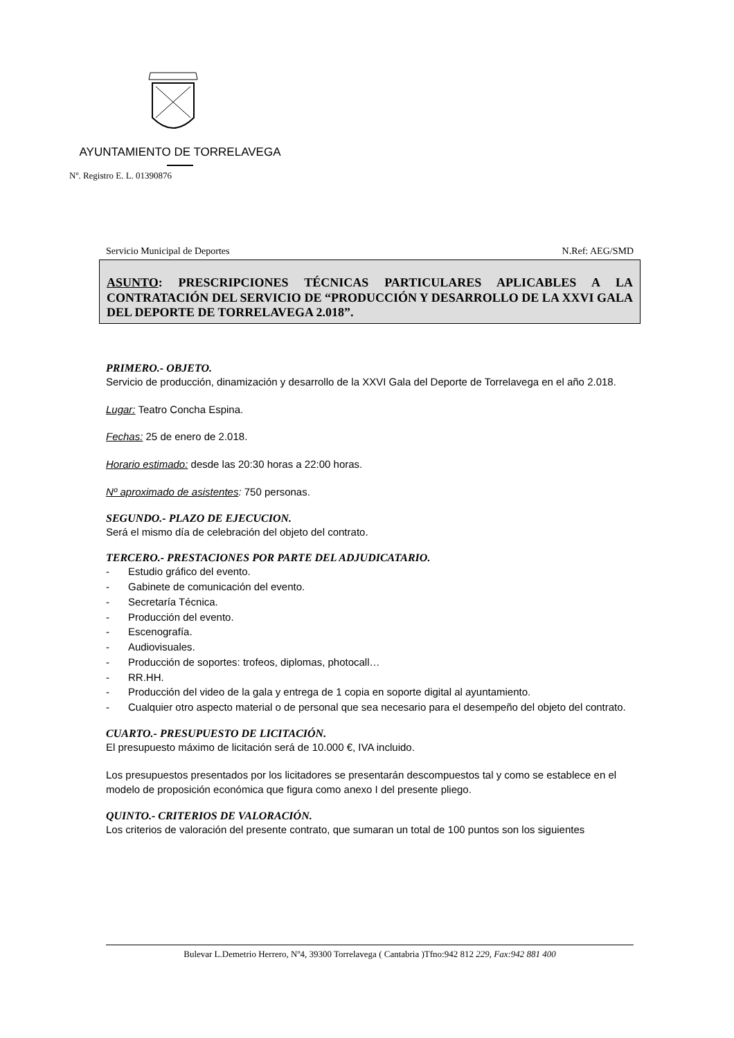AYUNTAMIENTO DE TORRELAVEGA
Nº. Registro E. L. 01390876
Servicio Municipal de Deportes N.Ref: AEG/SMD
ASUNTO: PRESCRIPCIONES TÉCNICAS PARTICULARES APLICABLES A LA CONTRATACIÓN DEL SERVICIO DE “PRODUCCIÓN Y DESARROLLO DE LA XXVI GALA DEL DEPORTE DE TORRELAVEGA 2.018”.
PRIMERO.- OBJETO.
Servicio de producción, dinamización y desarrollo de la XXVI Gala del Deporte de Torrelavega en el año 2.018.
Lugar: Teatro Concha Espina.
Fechas: 25 de enero de 2.018.
Horario estimado: desde las 20:30 horas a 22:00 horas.
Nº aproximado de asistentes: 750 personas.
SEGUNDO.- PLAZO DE EJECUCION.
Será el mismo día de celebración del objeto del contrato.
TERCERO.- PRESTACIONES POR PARTE DEL ADJUDICATARIO.
- Estudio gráfico del evento.
- Gabinete de comunicación del evento.
- Secretaría Técnica.
- Producción del evento.
- Escenografía.
- Audiovisuales.
- Producción de soportes: trofeos, diplomas, photocall…
- RR.HH.
- Producción del video de la gala y entrega de 1 copia en soporte digital al ayuntamiento.
- Cualquier otro aspecto material o de personal que sea necesario para el desempeño del objeto del contrato.
CUARTO.- PRESUPUESTO DE LICITACIÓN.
El presupuesto máximo de licitación será de 10.000 €, IVA incluido.
Los presupuestos presentados por los licitadores se presentarán descompuestos tal y como se establece en el modelo de proposición económica que figura como anexo I del presente pliego.
QUINTO.- CRITERIOS DE VALORACIÓN.
Los criterios de valoración del presente contrato, que sumaran un total de 100 puntos son los siguientes
Bulevar L.Demetrio Herrero, Nº4, 39300 Torrelavega ( Cantabria )Tfno:942 812 229, Fax:942 881 400